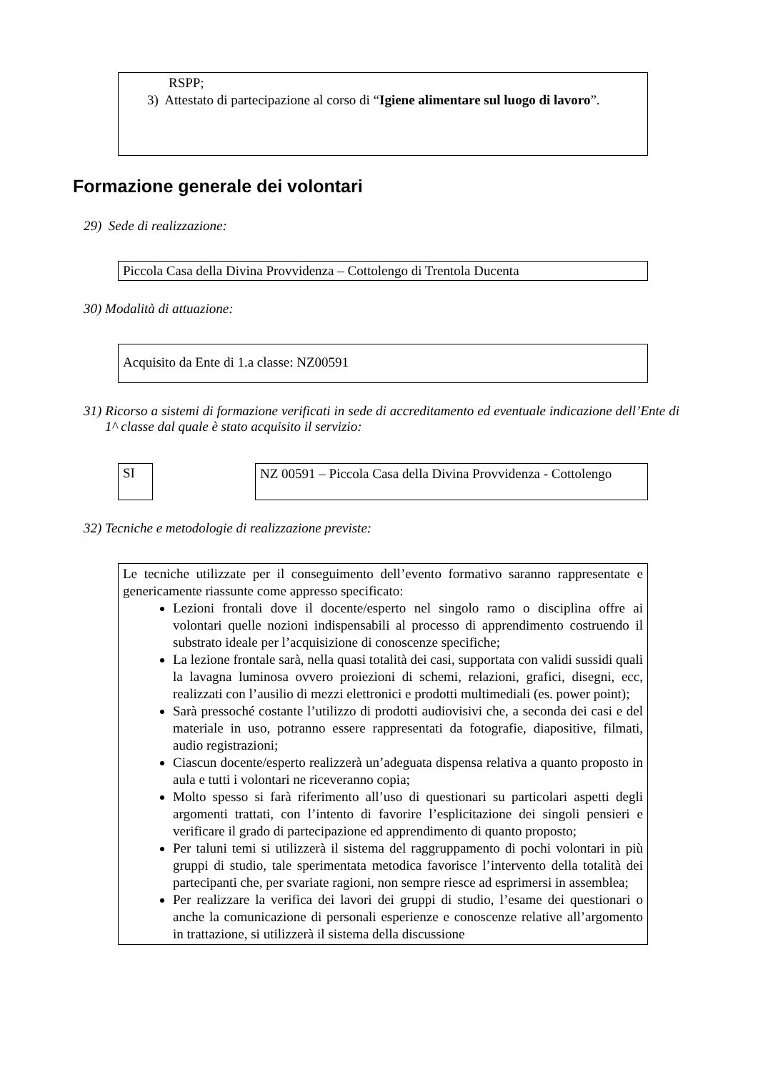RSPP;
3) Attestato di partecipazione al corso di “Igiene alimentare sul luogo di lavoro”.
Formazione generale dei volontari
29) Sede di realizzazione:
Piccola Casa della Divina Provvidenza – Cottolengo di Trentola Ducenta
30) Modalità di attuazione:
Acquisito da Ente di 1.a classe: NZ00591
31) Ricorso a sistemi di formazione verificati in sede di accreditamento ed eventuale indicazione dell’Ente di 1^ classe dal quale è stato acquisito il servizio:
SI
NZ 00591 – Piccola Casa della Divina Provvidenza - Cottolengo
32) Tecniche e metodologie di realizzazione previste:
Le tecniche utilizzate per il conseguimento dell’evento formativo saranno rappresentate e genericamente riassunte come appresso specificato:
Lezioni frontali dove il docente/esperto nel singolo ramo o disciplina offre ai volontari quelle nozioni indispensabili al processo di apprendimento costruendo il substrato ideale per l’acquisizione di conoscenze specifiche;
La lezione frontale sarà, nella quasi totalità dei casi, supportata con validi sussidi quali la lavagna luminosa ovvero proiezioni di schemi, relazioni, grafici, disegni, ecc, realizzati con l’ausilio di mezzi elettronici e prodotti multimediali (es. power point);
Sarà pressoché costante l’utilizzo di prodotti audiovisivi che, a seconda dei casi e del materiale in uso, potranno essere rappresentati da fotografie, diapositive, filmati, audio registrazioni;
Ciascun docente/esperto realizzerà un’adeguata dispensa relativa a quanto proposto in aula e tutti i volontari ne riceveranno copia;
Molto spesso si farà riferimento all’uso di questionari su particolari aspetti degli argomenti trattati, con l’intento di favorire l’esplicitazione dei singoli pensieri e verificare il grado di partecipazione ed apprendimento di quanto proposto;
Per taluni temi si utilizzerà il sistema del raggruppamento di pochi volontari in più gruppi di studio, tale sperimentata metodica favorisce l’intervento della totalità dei partecipanti che, per svariate ragioni, non sempre riesce ad esprimersi in assemblea;
Per realizzare la verifica dei lavori dei gruppi di studio, l’esame dei questionari o anche la comunicazione di personali esperienze e conoscenze relative all’argomento in trattazione, si utilizzerà il sistema della discussione